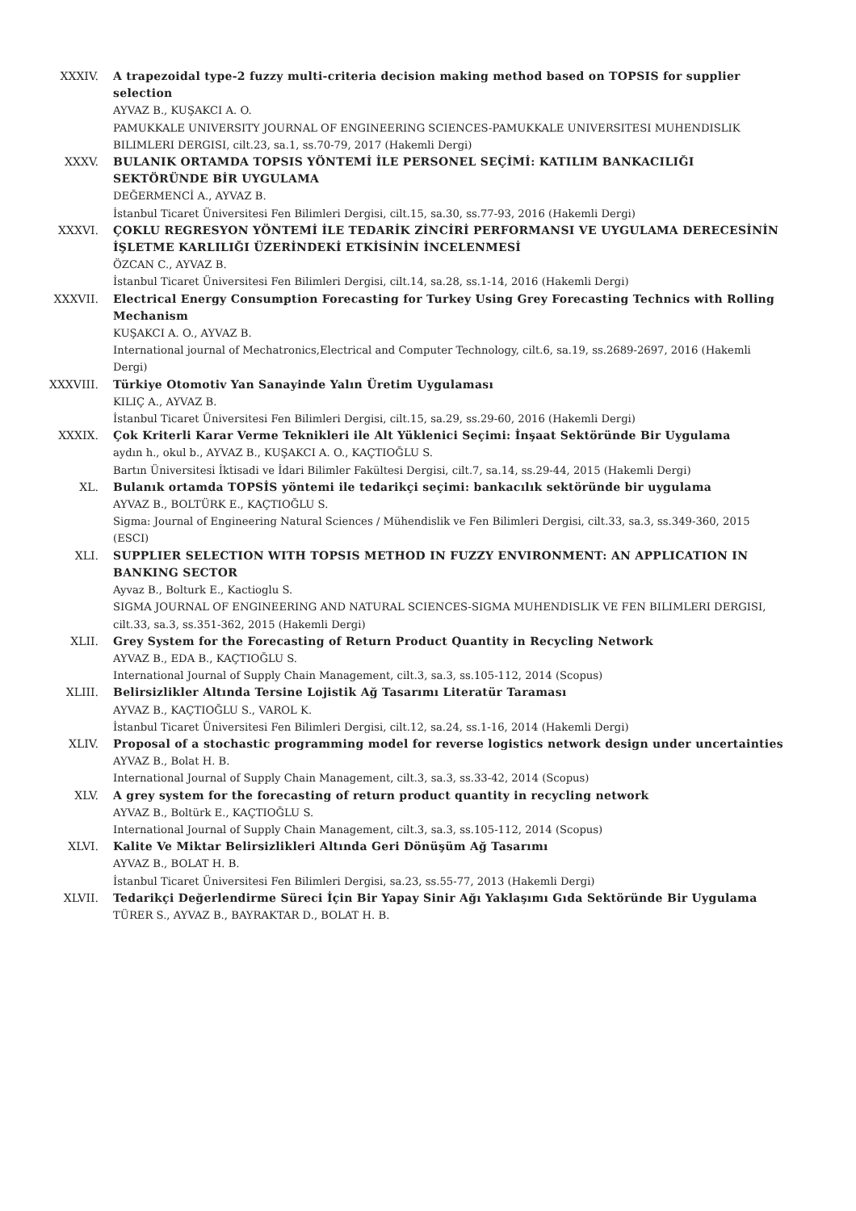XXXIV. A trapezoidal type-2 fuzzy multi-criteria decision making method based on TOPSIS for supplier selection
AYVAZ B., KUŞAKCI A. O.
PAMUKKALE UNIVERSITY JOURNAL OF ENGINEERING SCIENCES-PAMUKKALE UNIVERSITESI MUHENDISLIK BILIMLERI DERGISI, cilt.23, sa.1, ss.70-79, 2017 (Hakemli Dergi)
XXXV. BULANIK ORTAMDA TOPSIS YÖNTEMİ İLE PERSONEL SEÇİMİ: KATILIM BANKACILIĞI SEKTÖRÜNDE BİR UYGULAMA
DEĞERMENCİ A., AYVAZ B.
İstanbul Ticaret Üniversitesi Fen Bilimleri Dergisi, cilt.15, sa.30, ss.77-93, 2016 (Hakemli Dergi)
XXXVI. ÇOKLU REGRESYON YÖNTEMİ İLE TEDARİK ZİNCİRİ PERFORMANSI VE UYGULAMA DERECESİNİN İŞLETME KARLILIĞI ÜZERİNDEKİ ETKİSİNİN İNCELENMESİ
ÖZCAN C., AYVAZ B.
İstanbul Ticaret Üniversitesi Fen Bilimleri Dergisi, cilt.14, sa.28, ss.1-14, 2016 (Hakemli Dergi)
XXXVII. Electrical Energy Consumption Forecasting for Turkey Using Grey Forecasting Technics with Rolling Mechanism
KUŞAKCI A. O., AYVAZ B.
International journal of Mechatronics,Electrical and Computer Technology, cilt.6, sa.19, ss.2689-2697, 2016 (Hakemli Dergi)
XXXVIII. Türkiye Otomotiv Yan Sanayinde Yalın Üretim Uygulaması
KILIÇ A., AYVAZ B.
İstanbul Ticaret Üniversitesi Fen Bilimleri Dergisi, cilt.15, sa.29, ss.29-60, 2016 (Hakemli Dergi)
XXXIX. Çok Kriterli Karar Verme Teknikleri ile Alt Yüklenici Seçimi: İnşaat Sektöründe Bir Uygulama
aydın h., okul b., AYVAZ B., KUŞAKCI A. O., KAÇTIOĞLU S.
Bartın Üniversitesi İktisadi ve İdari Bilimler Fakültesi Dergisi, cilt.7, sa.14, ss.29-44, 2015 (Hakemli Dergi)
XL. Bulanık ortamda TOPSİS yöntemi ile tedarikçi seçimi: bankacılık sektöründe bir uygulama
AYVAZ B., BOLTÜRK E., KAÇTIOĞLU S.
Sigma: Journal of Engineering Natural Sciences / Mühendislik ve Fen Bilimleri Dergisi, cilt.33, sa.3, ss.349-360, 2015 (ESCI)
XLI. SUPPLIER SELECTION WITH TOPSIS METHOD IN FUZZY ENVIRONMENT: AN APPLICATION IN BANKING SECTOR
Ayvaz B., Bolturk E., Kactioglu S.
SIGMA JOURNAL OF ENGINEERING AND NATURAL SCIENCES-SIGMA MUHENDISLIK VE FEN BILIMLERI DERGISI, cilt.33, sa.3, ss.351-362, 2015 (Hakemli Dergi)
XLII. Grey System for the Forecasting of Return Product Quantity in Recycling Network
AYVAZ B., EDA B., KAÇTIOĞLU S.
International Journal of Supply Chain Management, cilt.3, sa.3, ss.105-112, 2014 (Scopus)
XLIII. Belirsizlikler Altında Tersine Lojistik Ağ Tasarımı Literatür Taraması
AYVAZ B., KAÇTIOĞLU S., VAROL K.
İstanbul Ticaret Üniversitesi Fen Bilimleri Dergisi, cilt.12, sa.24, ss.1-16, 2014 (Hakemli Dergi)
XLIV. Proposal of a stochastic programming model for reverse logistics network design under uncertainties
AYVAZ B., Bolat H. B.
International Journal of Supply Chain Management, cilt.3, sa.3, ss.33-42, 2014 (Scopus)
XLV. A grey system for the forecasting of return product quantity in recycling network
AYVAZ B., Boltürk E., KAÇTIOĞLU S.
International Journal of Supply Chain Management, cilt.3, sa.3, ss.105-112, 2014 (Scopus)
XLVI. Kalite Ve Miktar Belirsizlikleri Altında Geri Dönüşüm Ağ Tasarımı
AYVAZ B., BOLAT H. B.
İstanbul Ticaret Üniversitesi Fen Bilimleri Dergisi, sa.23, ss.55-77, 2013 (Hakemli Dergi)
XLVII. Tedarikçi Değerlendirme Süreci İçin Bir Yapay Sinir Ağı Yaklaşımı Gıda Sektöründe Bir Uygulama
TÜRER S., AYVAZ B., BAYRAKTAR D., BOLAT H. B.